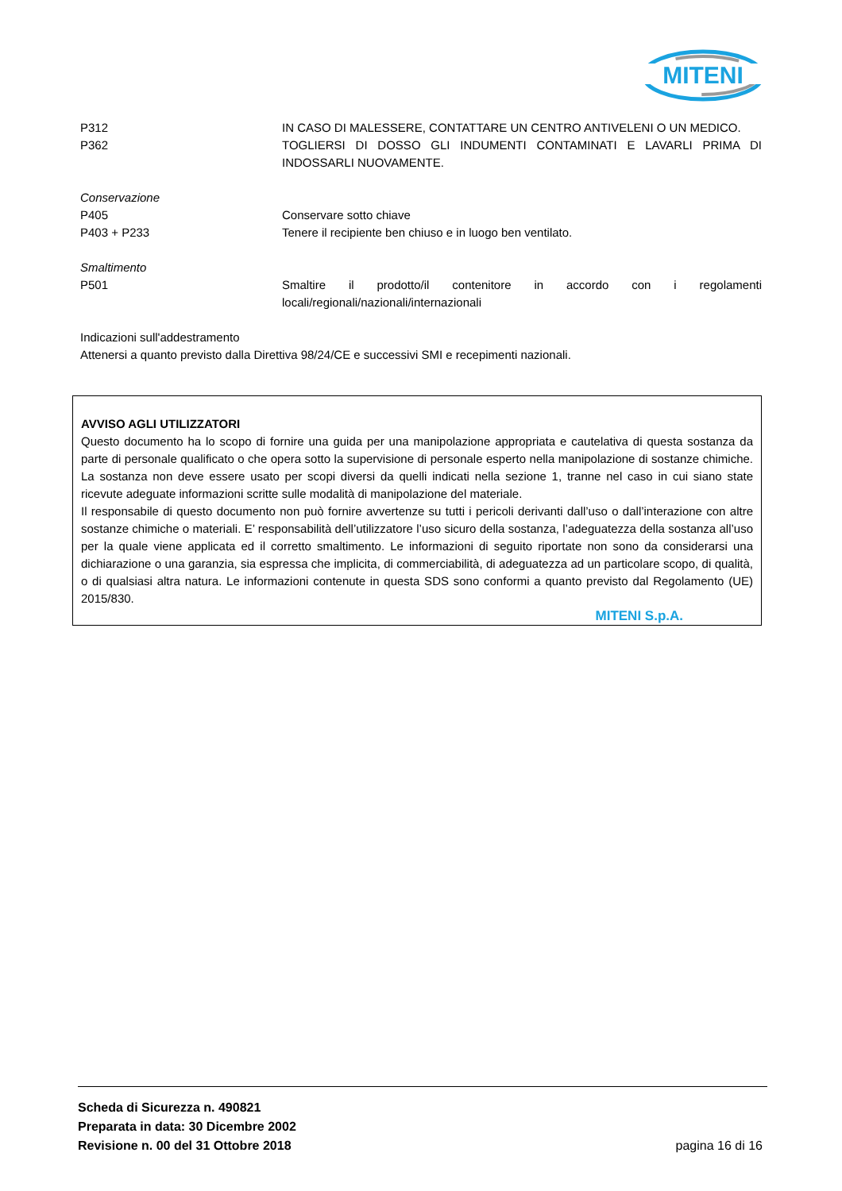MITENI
P312 IN CASO DI MALESSERE, CONTATTARE UN CENTRO ANTIVELENI O UN MEDICO.
P362 TOGLIERSI DI DOSSO GLI INDUMENTI CONTAMINATI E LAVARLI PRIMA DI INDOSSARLI NUOVAMENTE.
Conservazione
P405 Conservare sotto chiave
P403 + P233 Tenere il recipiente ben chiuso e in luogo ben ventilato.
Smaltimento
P501 Smaltire il prodotto/il contenitore in accordo con i regolamenti locali/regionali/nazionali/internazionali
Indicazioni sull'addestramento
Attenersi a quanto previsto dalla Direttiva 98/24/CE e successivi SMI e recepimenti nazionali.
AVVISO AGLI UTILIZZATORI
Questo documento ha lo scopo di fornire una guida per una manipolazione appropriata e cautelativa di questa sostanza da parte di personale qualificato o che opera sotto la supervisione di personale esperto nella manipolazione di sostanze chimiche. La sostanza non deve essere usato per scopi diversi da quelli indicati nella sezione 1, tranne nel caso in cui siano state ricevute adeguate informazioni scritte sulle modalità di manipolazione del materiale.
Il responsabile di questo documento non può fornire avvertenze su tutti i pericoli derivanti dall’uso o dall’interazione con altre sostanze chimiche o materiali. E’ responsabilità dell’utilizzatore l’uso sicuro della sostanza, l’adeguatezza della sostanza all’uso per la quale viene applicata ed il corretto smaltimento. Le informazioni di seguito riportate non sono da considerarsi una dichiarazione o una garanzia, sia espressa che implicita, di commerciabilità, di adeguatezza ad un particolare scopo, di qualità, o di qualsiasi altra natura. Le informazioni contenute in questa SDS sono conformi a quanto previsto dal Regolamento (UE) 2015/830.
MITENI S.p.A.
Scheda di Sicurezza n. 490821
Preparata in data: 30 Dicembre 2002
Revisione n. 00 del 31 Ottobre 2018
pagina 16 di 16